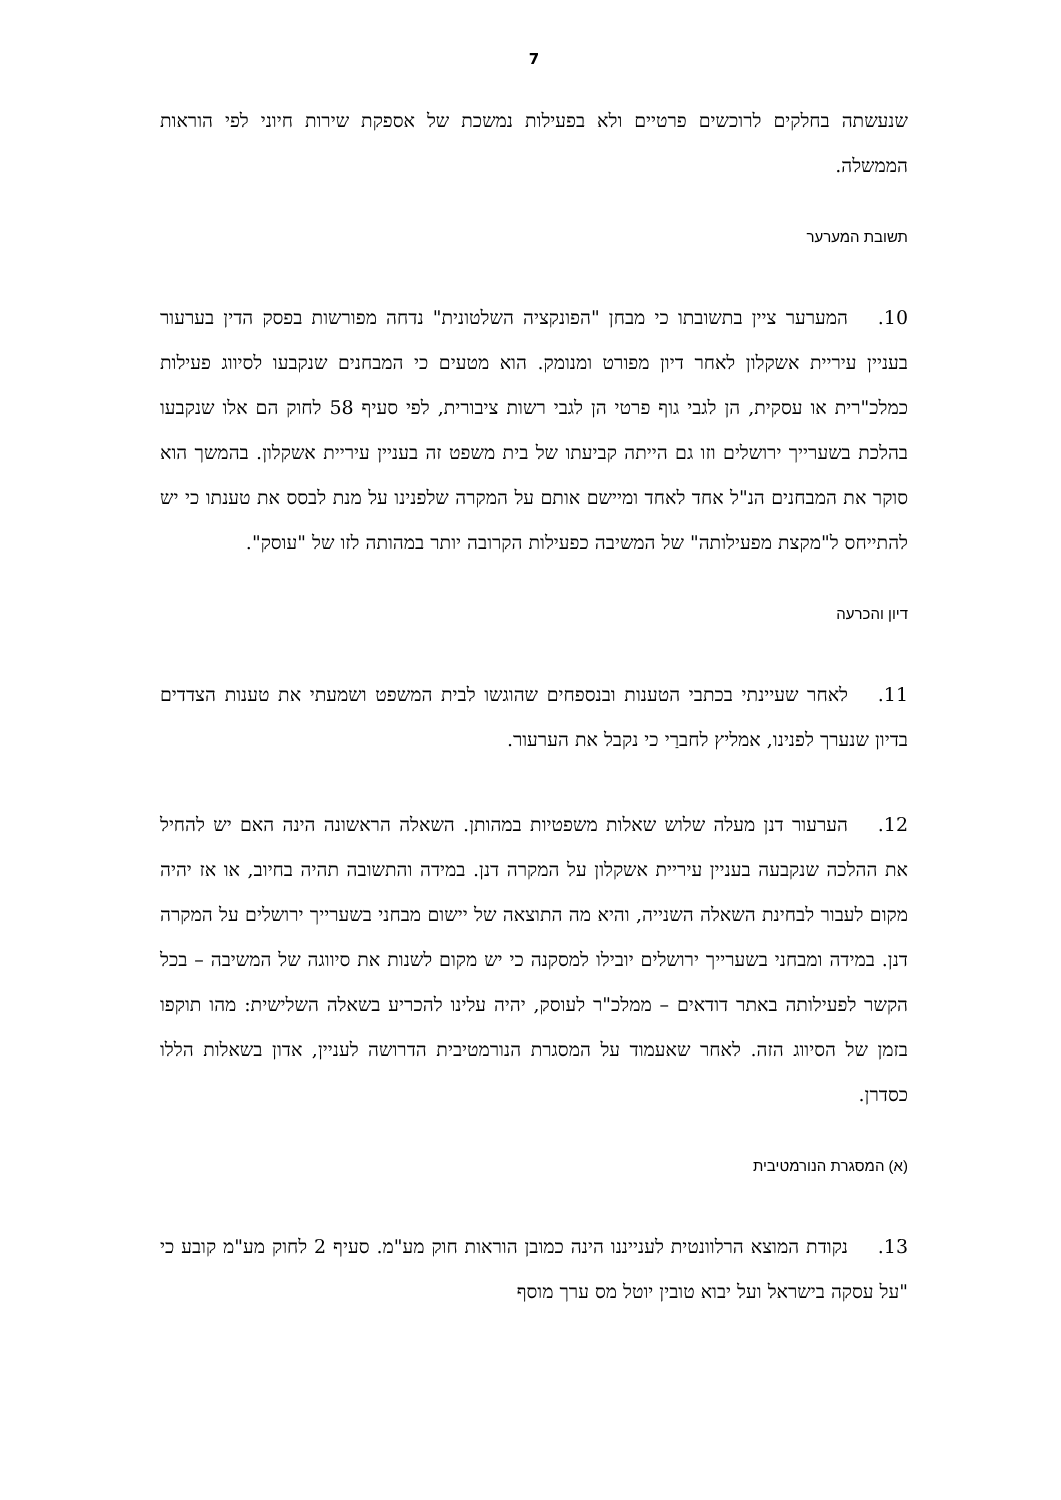7
שנעשתה בחלקים לרוכשים פרטיים ולא בפעילות נמשכת של אספקת שירות חיוני לפי הוראות הממשלה.
תשובת המערער
10. המערער ציין בתשובתו כי מבחן "הפונקציה השלטונית" נדחה מפורשות בפסק הדין בערעור בעניין עיריית אשקלון לאחר דיון מפורט ומנומק. הוא מטעים כי המבחנים שנקבעו לסיווג פעילות כמלכ"רית או עסקית, הן לגבי גוף פרטי הן לגבי רשות ציבורית, לפי סעיף 58 לחוק הם אלו שנקבעו בהלכת בשערייך ירושלים וזו גם הייתה קביעתו של בית משפט זה בעניין עיריית אשקלון. בהמשך הוא סוקר את המבחנים הנ"ל אחד לאחד ומיישם אותם על המקרה שלפנינו על מנת לבסס את טענתו כי יש להתייחס ל"מקצת מפעילותה" של המשיבה כפעילות הקרובה יותר במהותה לזו של "עוסק".
דיון והכרעה
11. לאחר שעיינתי בכתבי הטענות ובנספחים שהוגשו לבית המשפט ושמעתי את טענות הצדדים בדיון שנערך לפנינו, אמליץ לחברַי כי נקבל את הערעור.
12. הערעור דנן מעלה שלוש שאלות משפטיות במהותן. השאלה הראשונה הינה האם יש להחיל את ההלכה שנקבעה בעניין עיריית אשקלון על המקרה דנן. במידה והתשובה תהיה בחיוב, או אז יהיה מקום לעבור לבחינת השאלה השנייה, והיא מה התוצאה של יישום מבחני בשערייך ירושלים על המקרה דנן. במידה ומבחני בשערייך ירושלים יובילו למסקנה כי יש מקום לשנות את סיווגה של המשיבה – בכל הקשר לפעילותה באתר דודאים – ממלכ"ר לעוסק, יהיה עלינו להכריע בשאלה השלישית: מהו תוקפו בזמן של הסיווג הזה. לאחר שאעמוד על המסגרת הנורמטיבית הדרושה לעניין, אדון בשאלות הללו כסדרן.
(א) המסגרת הנורמטיבית
13. נקודת המוצא הרלוונטית לענייננו הינה כמובן הוראות חוק מע"מ. סעיף 2 לחוק מע"מ קובע כי "על עסקה בישראל ועל יבוא טובין יוטל מס ערך מוסף